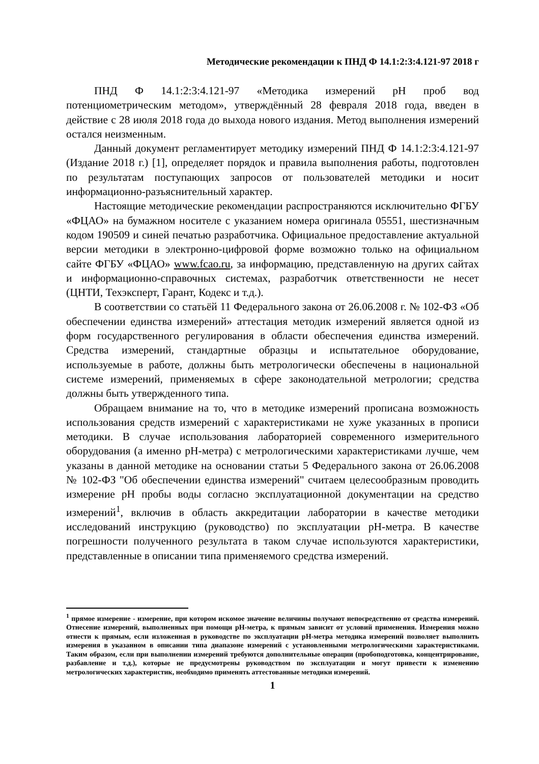Методические рекомендации к ПНД Ф 14.1:2:3:4.121-97 2018 г
ПНД Ф 14.1:2:3:4.121-97 «Методика измерений рН проб вод потенциометрическим методом», утверждённый 28 февраля 2018 года, введен в действие с 28 июля 2018 года до выхода нового издания. Метод выполнения измерений остался неизменным.
Данный документ регламентирует методику измерений ПНД Ф 14.1:2:3:4.121-97 (Издание 2018 г.) [1], определяет порядок и правила выполнения работы, подготовлен по результатам поступающих запросов от пользователей методики и носит информационно-разъяснительный характер.
Настоящие методические рекомендации распространяются исключительно ФГБУ «ФЦАО» на бумажном носителе с указанием номера оригинала 05551, шестизначным кодом 190509 и синей печатью разработчика. Официальное предоставление актуальной версии методики в электронно-цифровой форме возможно только на официальном сайте ФГБУ «ФЦАО» www.fcao.ru, за информацию, представленную на других сайтах и информационно-справочных системах, разработчик ответственности не несет (ЦНТИ, Техэксперт, Гарант, Кодекс и т.д.).
В соответствии со статьёй 11 Федерального закона от 26.06.2008 г. № 102-ФЗ «Об обеспечении единства измерений» аттестация методик измерений является одной из форм государственного регулирования в области обеспечения единства измерений. Средства измерений, стандартные образцы и испытательное оборудование, используемые в работе, должны быть метрологически обеспечены в национальной системе измерений, применяемых в сфере законодательной метрологии; средства должны быть утвержденного типа.
Обращаем внимание на то, что в методике измерений прописана возможность использования средств измерений с характеристиками не хуже указанных в прописи методики. В случае использования лабораторией современного измерительного оборудования (а именно рН-метра) с метрологическими характеристиками лучше, чем указаны в данной методике на основании статьи 5 Федерального закона от 26.06.2008 № 102-ФЗ "Об обеспечении единства измерений" считаем целесообразным проводить измерение рН пробы воды согласно эксплуатационной документации на средство измерений<sup>1</sup>, включив в область аккредитации лаборатории в качестве методики исследований инструкцию (руководство) по эксплуатации рН-метра. В качестве погрешности полученного результата в таком случае используются характеристики, представленные в описании типа применяемого средства измерений.
<sup>1</sup> прямое измерение - измерение, при котором искомое значение величины получают непосредственно от средства измерений. Отнесение измерений, выполненных при помощи рН-метра, к прямым зависит от условий применения. Измерения можно отнести к прямым, если изложенная в руководстве по эксплуатации рН-метра методика измерений позволяет выполнить измерения в указанном в описании типа диапазоне измерений с установленными метрологическими характеристиками. Таким образом, если при выполнении измерений требуются дополнительные операции (пробоподготовка, концентрирование, разбавление и т.д.), которые не предусмотрены руководством по эксплуатации и могут привести к изменению метрологических характеристик, необходимо применять аттестованные методики измерений.
1